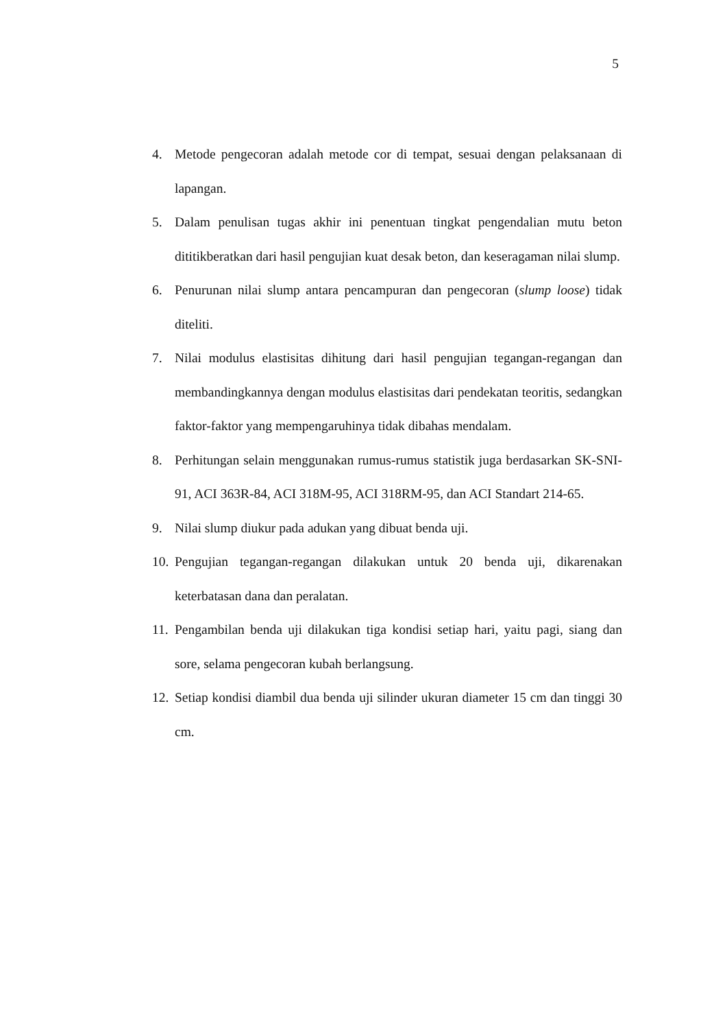5
4. Metode pengecoran adalah metode cor di tempat, sesuai dengan pelaksanaan di lapangan.
5. Dalam penulisan tugas akhir ini penentuan tingkat pengendalian mutu beton dititikberatkan dari hasil pengujian kuat desak beton, dan keseragaman nilai slump.
6. Penurunan nilai slump antara pencampuran dan pengecoran (slump loose) tidak diteliti.
7. Nilai modulus elastisitas dihitung dari hasil pengujian tegangan-regangan dan membandingkannya dengan modulus elastisitas dari pendekatan teoritis, sedangkan faktor-faktor yang mempengaruhinya tidak dibahas mendalam.
8. Perhitungan selain menggunakan rumus-rumus statistik juga berdasarkan SK-SNI-91, ACI 363R-84, ACI 318M-95, ACI 318RM-95, dan ACI Standart 214-65.
9. Nilai slump diukur pada adukan yang dibuat benda uji.
10. Pengujian tegangan-regangan dilakukan untuk 20 benda uji, dikarenakan keterbatasan dana dan peralatan.
11. Pengambilan benda uji dilakukan tiga kondisi setiap hari, yaitu pagi, siang dan sore, selama pengecoran kubah berlangsung.
12. Setiap kondisi diambil dua benda uji silinder ukuran diameter 15 cm dan tinggi 30 cm.